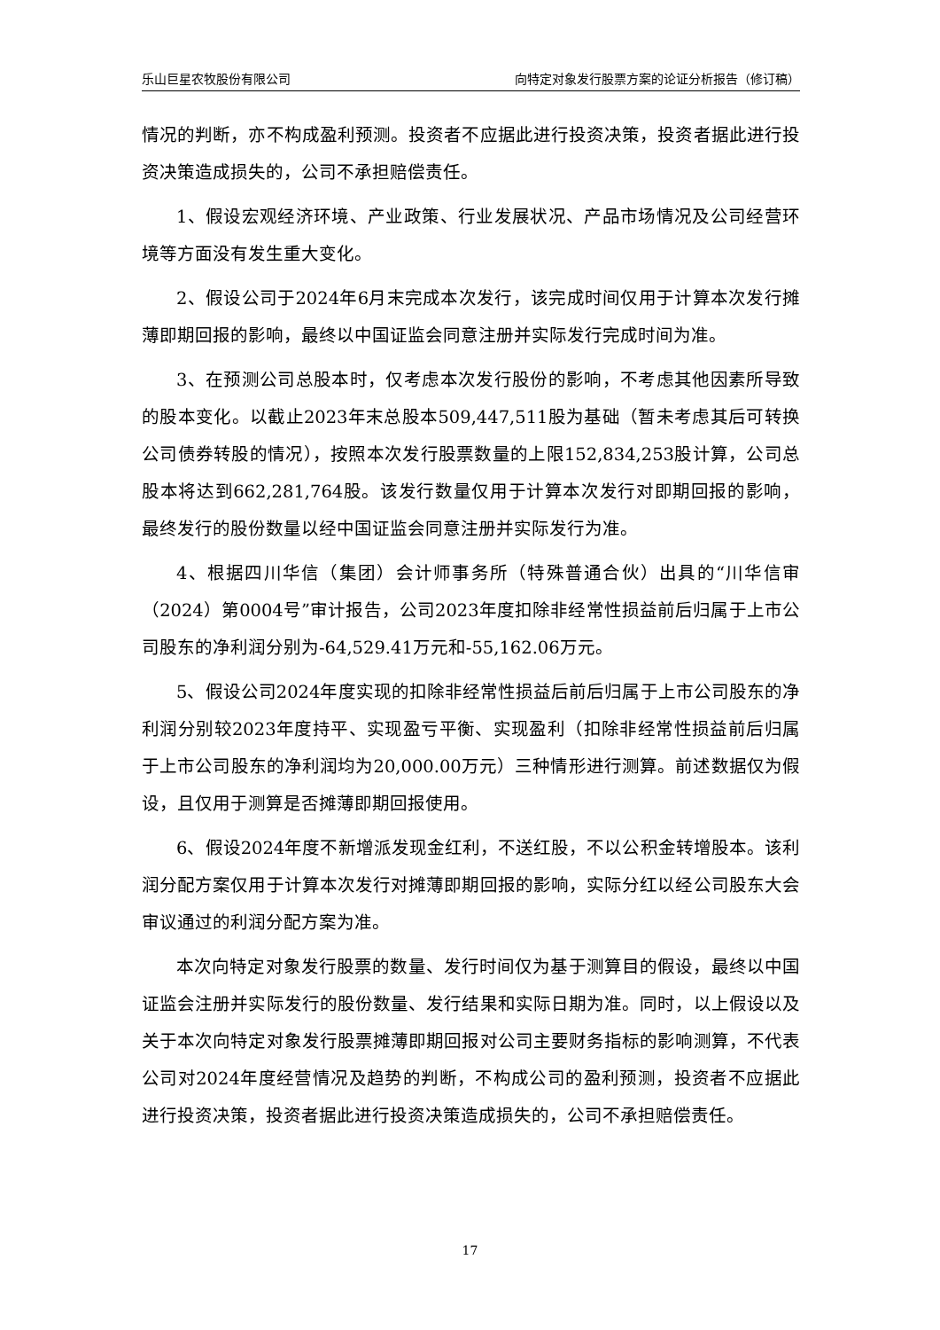乐山巨星农牧股份有限公司 向特定对象发行股票方案的论证分析报告（修订稿）
情况的判断，亦不构成盈利预测。投资者不应据此进行投资决策，投资者据此进行投资决策造成损失的，公司不承担赔偿责任。
1、假设宏观经济环境、产业政策、行业发展状况、产品市场情况及公司经营环境等方面没有发生重大变化。
2、假设公司于2024年6月末完成本次发行，该完成时间仅用于计算本次发行摊薄即期回报的影响，最终以中国证监会同意注册并实际发行完成时间为准。
3、在预测公司总股本时，仅考虑本次发行股份的影响，不考虑其他因素所导致的股本变化。以截止2023年末总股本509,447,511股为基础（暂未考虑其后可转换公司债券转股的情况），按照本次发行股票数量的上限152,834,253股计算，公司总股本将达到662,281,764股。该发行数量仅用于计算本次发行对即期回报的影响，最终发行的股份数量以经中国证监会同意注册并实际发行为准。
4、根据四川华信（集团）会计师事务所（特殊普通合伙）出具的“川华信审（2024）第0004号”审计报告，公司2023年度扣除非经常性损益前后归属于上市公司股东的净利润分别为-64,529.41万元和-55,162.06万元。
5、假设公司2024年度实现的扣除非经常性损益后前后归属于上市公司股东的净利润分别较2023年度持平、实现盈亏平衡、实现盈利（扣除非经常性损益前后归属于上市公司股东的净利润均为20,000.00万元）三种情形进行测算。前述数据仅为假设，且仅用于测算是否摊薄即期回报使用。
6、假设2024年度不新增派发现金红利，不送红股，不以公积金转增股本。该利润分配方案仅用于计算本次发行对摊薄即期回报的影响，实际分红以经公司股东大会审议通过的利润分配方案为准。
本次向特定对象发行股票的数量、发行时间仅为基于测算目的假设，最终以中国证监会注册并实际发行的股份数量、发行结果和实际日期为准。同时，以上假设以及关于本次向特定对象发行股票摊薄即期回报对公司主要财务指标的影响测算，不代表公司对2024年度经营情况及趋势的判断，不构成公司的盈利预测，投资者不应据此进行投资决策，投资者据此进行投资决策造成损失的，公司不承担赔偿责任。
17